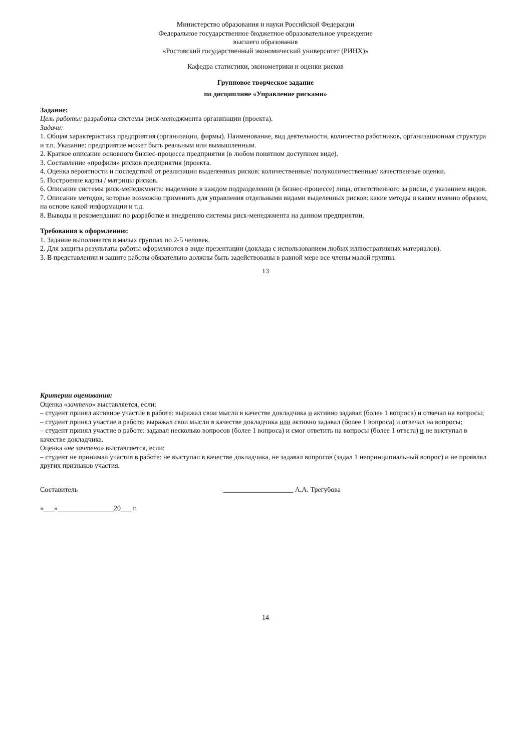Министерство образования и науки Российской Федерации
Федеральное государственное бюджетное образовательное учреждение
высшего образования
«Ростовский государственный экономический университет (РИНХ)»
Кафедра статистики, эконометрики и оценки рисков
Групповое творческое задание
по дисциплине «Управление рисками»
Задание:
Цель работы: разработка системы риск-менеджмента организации (проекта).
Задачи:
1. Общая характеристика предприятия (организации, фирмы). Наименование, вид деятельности, количество работников, организационная структура и т.п. Указание: предприятие может быть реальным или вымышленным.
2. Краткое описание основного бизнес-процесса предприятия (в любом понятном доступном виде).
3. Составление «профиля» рисков предприятия (проекта.
4. Оценка вероятности и последствий от реализации выделенных рисков: количественные/ полуколичественные/ качественные оценки.
5. Построение карты / матрицы рисков.
6. Описание системы риск-менеджмента: выделение в каждом подразделении (в бизнес-процессе) лица, ответственного за риски, с указанием видов.
7. Описание методов, которые возможно применить для управления отдельными видами выделенных рисков: какие методы и каким именно образом, на основе какой информации и т.д.
8. Выводы и рекомендации по разработке и внедрению системы риск-менеджмента на данном предприятии.
Требования к оформлению:
1. Задание выполняется в малых группах по 2-5 человек.
2. Для защиты результаты работы оформляются в виде презентации (доклада с использованием любых иллюстративных материалов).
3. В представлении и защите работы обязательно должны быть задействованы в равной мере все члены малой группы.
13
Критерии оценивания:
Оценка «зачтено» выставляется, если:
– студент принял активное участие в работе: выражал свои мысли в качестве докладчика и активно задавал (более 1 вопроса) и отвечал на вопросы;
– студент принял участие в работе: выражал свои мысли в качестве докладчика или активно задавал (более 1 вопроса) и отвечал на вопросы;
– студент принял участие в работе: задавал несколько вопросов (более 1 вопроса) и смог ответить на вопросы (более 1 ответа) и не выступал в качестве докладчика.
Оценка «не зачтено» выставляется, если:
– студент не принимал участия в работе: не выступал в качестве докладчика, не задавал вопросов (задал 1 непринципиальный вопрос) и не проявлял других признаков участия.
Составитель ____________________ А.А. Трегубова
«___»________________20___ г.
14